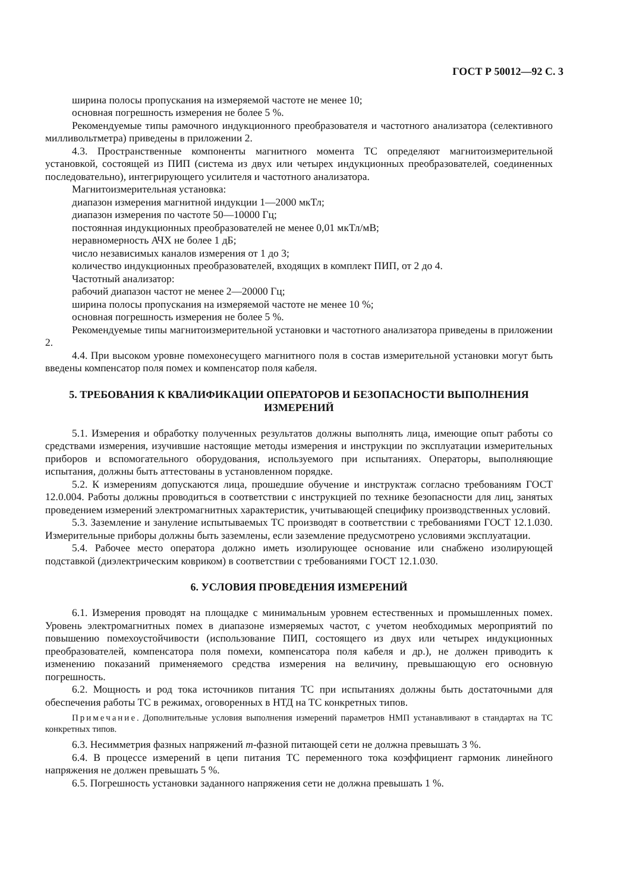ГОСТ Р 50012—92 С. 3
ширина полосы пропускания на измеряемой частоте не менее 10;
основная погрешность измерения не более 5 %.
Рекомендуемые типы рамочного индукционного преобразователя и частотного анализатора (селективного милливольтметра) приведены в приложении 2.
4.3. Пространственные компоненты магнитного момента ТС определяют магнитоизмерительной установкой, состоящей из ПИП (система из двух или четырех индукционных преобразователей, соединенных последовательно), интегрирующего усилителя и частотного анализатора.
Магнитоизмерительная установка:
диапазон измерения магнитной индукции 1—2000 мкТл;
диапазон измерения по частоте 50—10000 Гц;
постоянная индукционных преобразователей не менее 0,01 мкТл/мВ;
неравномерность АЧХ не более 1 дБ;
число независимых каналов измерения от 1 до 3;
количество индукционных преобразователей, входящих в комплект ПИП, от 2 до 4.
Частотный анализатор:
рабочий диапазон частот не менее 2—20000 Гц;
ширина полосы пропускания на измеряемой частоте не менее 10 %;
основная погрешность измерения не более 5 %.
Рекомендуемые типы магнитоизмерительной установки и частотного анализатора приведены в приложении 2.
4.4. При высоком уровне помехонесущего магнитного поля в состав измерительной установки могут быть введены компенсатор поля помех и компенсатор поля кабеля.
5. ТРЕБОВАНИЯ К КВАЛИФИКАЦИИ ОПЕРАТОРОВ И БЕЗОПАСНОСТИ ВЫПОЛНЕНИЯ ИЗМЕРЕНИЙ
5.1. Измерения и обработку полученных результатов должны выполнять лица, имеющие опыт работы со средствами измерения, изучившие настоящие методы измерения и инструкции по эксплуатации измерительных приборов и вспомогательного оборудования, используемого при испытаниях. Операторы, выполняющие испытания, должны быть аттестованы в установленном порядке.
5.2. К измерениям допускаются лица, прошедшие обучение и инструктаж согласно требованиям ГОСТ 12.0.004. Работы должны проводиться в соответствии с инструкцией по технике безопасности для лиц, занятых проведением измерений электромагнитных характеристик, учитывающей специфику производственных условий.
5.3. Заземление и зануление испытываемых ТС производят в соответствии с требованиями ГОСТ 12.1.030. Измерительные приборы должны быть заземлены, если заземление предусмотрено условиями эксплуатации.
5.4. Рабочее место оператора должно иметь изолирующее основание или снабжено изолирующей подставкой (диэлектрическим ковриком) в соответствии с требованиями ГОСТ 12.1.030.
6. УСЛОВИЯ ПРОВЕДЕНИЯ ИЗМЕРЕНИЙ
6.1. Измерения проводят на площадке с минимальным уровнем естественных и промышленных помех. Уровень электромагнитных помех в диапазоне измеряемых частот, с учетом необходимых мероприятий по повышению помехоустойчивости (использование ПИП, состоящего из двух или четырех индукционных преобразователей, компенсатора поля помехи, компенсатора поля кабеля и др.), не должен приводить к изменению показаний применяемого средства измерения на величину, превышающую его основную погрешность.
6.2. Мощность и род тока источников питания ТС при испытаниях должны быть достаточными для обеспечения работы ТС в режимах, оговоренных в НТД на ТС конкретных типов.
Примечание. Дополнительные условия выполнения измерений параметров НМП устанавливают в стандартах на ТС конкретных типов.
6.3. Несимметрия фазных напряжений m-фазной питающей сети не должна превышать 3 %.
6.4. В процессе измерений в цепи питания ТС переменного тока коэффициент гармоник линейного напряжения не должен превышать 5 %.
6.5. Погрешность установки заданного напряжения сети не должна превышать 1 %.